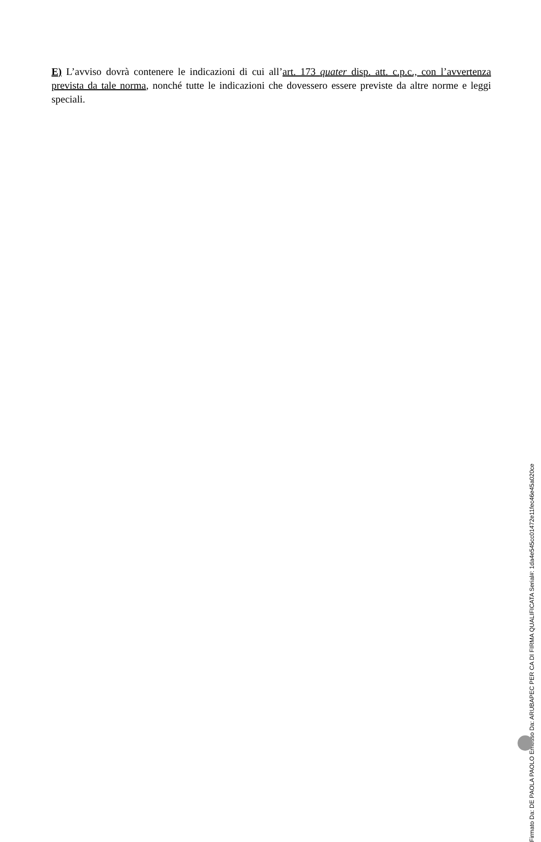E) L’avviso dovrà contenere le indicazioni di cui all’art. 173 quater disp. att. c.p.c., con l’avvertenza prevista da tale norma, nonché tutte le indicazioni che dovessero essere previste da altre norme e leggi speciali.
Firmato Da: DE PAOLA PAOLO Emesso Da: ARUBAPEC PER CA DI FIRMA QUALIFICATA Serial#: 1da4e545cc01472e11fec46e45a020ce